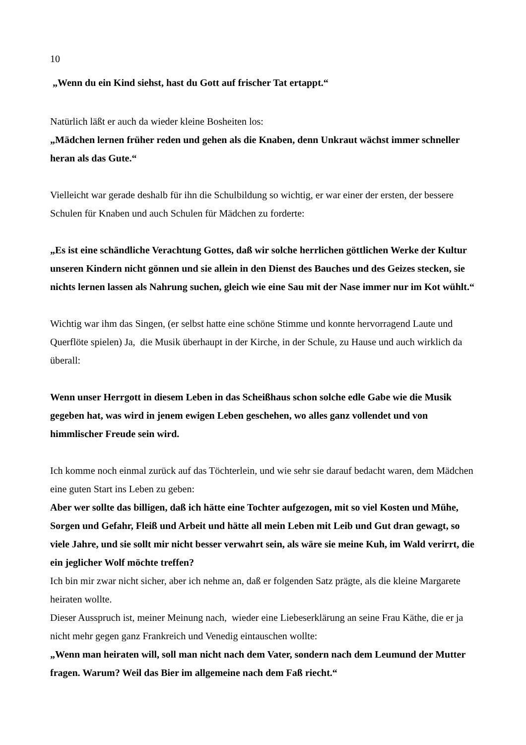10
„Wenn du ein Kind siehst, hast du Gott auf frischer Tat ertappt.“
Natürlich läßt er auch da wieder kleine Bosheiten los:
„Mädchen lernen früher reden und gehen als die Knaben, denn Unkraut wächst immer schneller heran als das Gute.“
Vielleicht war gerade deshalb für ihn die Schulbildung so wichtig, er war einer der ersten, der bessere Schulen für Knaben und auch Schulen für Mädchen zu forderte:
„Es ist eine schändliche Verachtung Gottes, daß wir solche herrlichen göttlichen Werke der Kultur unseren Kindern nicht gönnen und sie allein in den Dienst des Bauches und des Geizes stecken, sie nichts lernen lassen als Nahrung suchen, gleich wie eine Sau mit der Nase immer nur im Kot wühlt.“
Wichtig war ihm das Singen, (er selbst hatte eine schöne Stimme und konnte hervorragend Laute und Querflöte spielen) Ja, die Musik überhaupt in der Kirche, in der Schule, zu Hause und auch wirklich da überall:
Wenn unser Herrgott in diesem Leben in das Scheißhaus schon solche edle Gabe wie die Musik gegeben hat, was wird in jenem ewigen Leben geschehen, wo alles ganz vollendet und von himmlischer Freude sein wird.
Ich komme noch einmal zurück auf das Töchterlein, und wie sehr sie darauf bedacht waren, dem Mädchen eine guten Start ins Leben zu geben:
Aber wer sollte das billigen, daß ich hätte eine Tochter aufgezogen, mit so viel Kosten und Mühe, Sorgen und Gefahr, Fleiß und Arbeit und hätte all mein Leben mit Leib und Gut dran gewagt, so viele Jahre, und sie sollt mir nicht besser verwahrt sein, als wäre sie meine Kuh, im Wald verirrt, die ein jeglicher Wolf möchte treffen?
Ich bin mir zwar nicht sicher, aber ich nehme an, daß er folgenden Satz prägte, als die kleine Margarete heiraten wollte.
Dieser Ausspruch ist, meiner Meinung nach, wieder eine Liebeserklärung an seine Frau Käthe, die er ja nicht mehr gegen ganz Frankreich und Venedig eintauschen wollte:
„Wenn man heiraten will, soll man nicht nach dem Vater, sondern nach dem Leumund der Mutter fragen. Warum? Weil das Bier im allgemeine nach dem Faß riecht.“